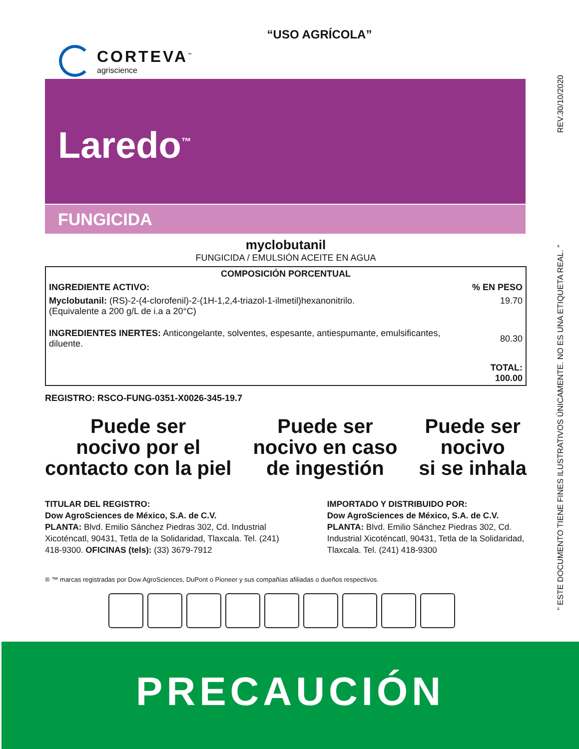“USO AGRÍCOLA”
CORTEVA<sup>™</sup>
agriscience
REV.30/10/2020
" ESTE DOCUMENTO TIENE FINES ILUSTRATIVOS ÚNICAMENTE. NO ES UNA ETIQUETA REAL. "
Laredo<sup>™</sup>
FUNGICIDA
myclobutanil
FUNGICIDA / EMULSIÓN ACEITE EN AGUA
| COMPOSICIÓN PORCENTUAL | |
| --- | --- |
| INGREDIENTE ACTIVO: | % EN PESO |
| Myclobutanil: (RS)-2-(4-clorofenil)-2-(1H-1,2,4-triazol-1-ilmetil)hexanonitrilo. (Equivalente a 200 g/L de i.a a 20°C) | 19.70 |
| INGREDIENTES INERTES: Anticongelante, solventes, espesante, antiespumante, emulsificantes, diluente. | 80.30 |
| | TOTAL: 100.00 |
REGISTRO: RSCO-FUNG-0351-X0026-345-19.7
Puede ser
nocivo por el
contacto con la piel
Puede ser
nocivo en caso
de ingestión
Puede ser
nocivo
si se inhala
TITULAR DEL REGISTRO:
Dow AgroSciences de México, S.A. de C.V.
PLANTA: Blvd. Emilio Sánchez Piedras 302, Cd. Industrial Xicoténcatl, 90431, Tetla de la Solidaridad, Tlaxcala. Tel. (241) 418-9300. OFICINAS (tels): (33) 3679-7912
IMPORTADO Y DISTRIBUIDO POR:
Dow AgroSciences de México, S.A. de C.V.
PLANTA: Blvd. Emilio Sánchez Piedras 302, Cd. Industrial Xicoténcatl, 90431, Tetla de la Solidaridad, Tlaxcala. Tel. (241) 418-9300
® ™ marcas registradas por Dow AgroSciences, DuPont o Pioneer y sus compañías afiliadas o dueños respectivos.
PRECAUCIÓN